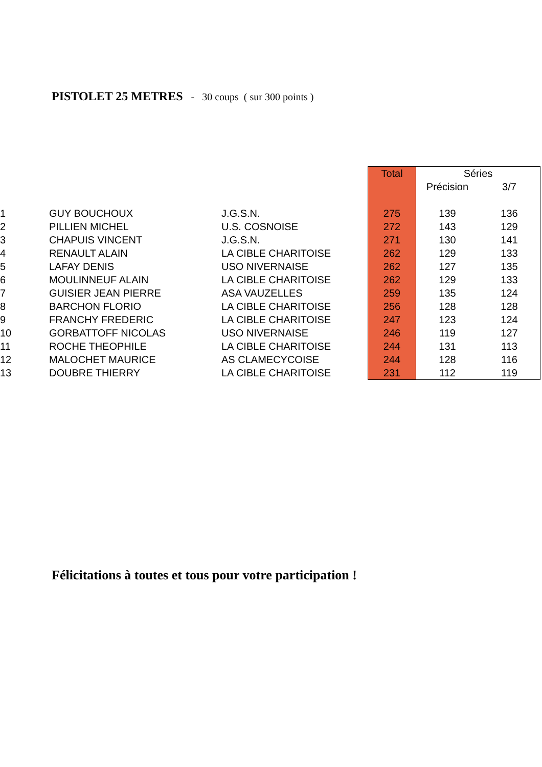PISTOLET 25 METRES - 30 coups ( sur 300 points )
| | | | Total | Séries | |
| --- | --- | --- | --- | --- | --- |
| | | | | Précision | 3/7 |
| 1 | GUY BOUCHOUX | J.G.S.N. | 275 | 139 | 136 |
| 2 | PILLIEN MICHEL | U.S. COSNOISE | 272 | 143 | 129 |
| 3 | CHAPUIS VINCENT | J.G.S.N. | 271 | 130 | 141 |
| 4 | RENAULT ALAIN | LA CIBLE CHARITOISE | 262 | 129 | 133 |
| 5 | LAFAY DENIS | USO NIVERNAISE | 262 | 127 | 135 |
| 6 | MOULINNEUF ALAIN | LA CIBLE CHARITOISE | 262 | 129 | 133 |
| 7 | GUISIER JEAN PIERRE | ASA VAUZELLES | 259 | 135 | 124 |
| 8 | BARCHON FLORIO | LA CIBLE CHARITOISE | 256 | 128 | 128 |
| 9 | FRANCHY FREDERIC | LA CIBLE CHARITOISE | 247 | 123 | 124 |
| 10 | GORBATTOFF NICOLAS | USO NIVERNAISE | 246 | 119 | 127 |
| 11 | ROCHE THEOPHILE | LA CIBLE CHARITOISE | 244 | 131 | 113 |
| 12 | MALOCHET MAURICE | AS CLAMECYCOISE | 244 | 128 | 116 |
| 13 | DOUBRE THIERRY | LA CIBLE CHARITOISE | 231 | 112 | 119 |
Félicitations à toutes et tous pour votre participation !